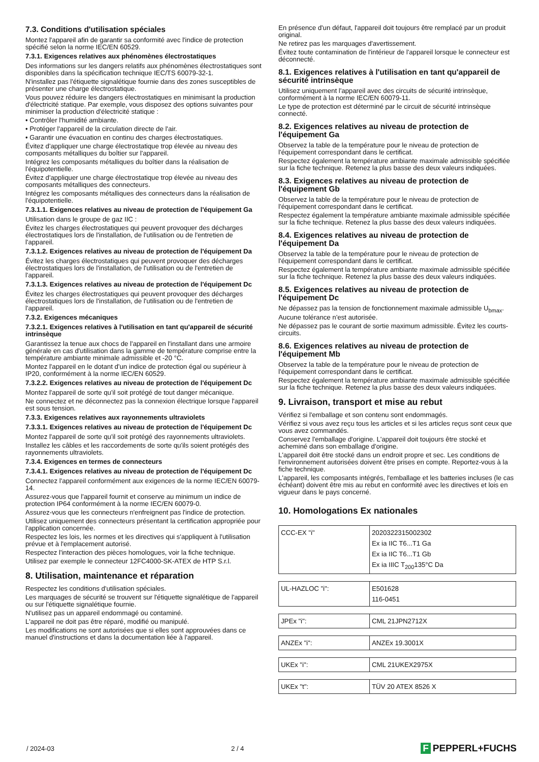7.3. Conditions d'utilisation spéciales
Montez l'appareil afin de garantir sa conformité avec l'indice de protection spécifié selon la norme IEC/EN 60529.
7.3.1. Exigences relatives aux phénomènes électrostatiques
Des informations sur les dangers relatifs aux phénomènes électrostatiques sont disponibles dans la spécification technique IEC/TS 60079-32-1.
N'installez pas l'étiquette signalétique fournie dans des zones susceptibles de présenter une charge électrostatique.
Vous pouvez réduire les dangers électrostatiques en minimisant la production d'électricité statique. Par exemple, vous disposez des options suivantes pour minimiser la production d'électricité statique :
• Contrôler l'humidité ambiante.
• Protéger l'appareil de la circulation directe de l'air.
• Garantir une évacuation en continu des charges électrostatiques.
Évitez d'appliquer une charge électrostatique trop élevée au niveau des composants métalliques du boîtier sur l'appareil.
Intégrez les composants métalliques du boîtier dans la réalisation de l'équipotentielle.
Évitez d'appliquer une charge électrostatique trop élevée au niveau des composants métalliques des connecteurs.
Intégrez les composants métalliques des connecteurs dans la réalisation de l'équipotentielle.
7.3.1.1. Exigences relatives au niveau de protection de l'équipement Ga
Utilisation dans le groupe de gaz IIC :
Évitez les charges électrostatiques qui peuvent provoquer des décharges électrostatiques lors de l'installation, de l'utilisation ou de l'entretien de l'appareil.
7.3.1.2. Exigences relatives au niveau de protection de l'équipement Da
Évitez les charges électrostatiques qui peuvent provoquer des décharges électrostatiques lors de l'installation, de l'utilisation ou de l'entretien de l'appareil.
7.3.1.3. Exigences relatives au niveau de protection de l'équipement Dc
Évitez les charges électrostatiques qui peuvent provoquer des décharges électrostatiques lors de l'installation, de l'utilisation ou de l'entretien de l'appareil.
7.3.2. Exigences mécaniques
7.3.2.1. Exigences relatives à l'utilisation en tant qu'appareil de sécurité intrinsèque
Garantissez la tenue aux chocs de l'appareil en l'installant dans une armoire générale en cas d'utilisation dans la gamme de température comprise entre la température ambiante minimale admissible et -20 °C.
Montez l'appareil en le dotant d'un indice de protection égal ou supérieur à IP20, conformément à la norme IEC/EN 60529.
7.3.2.2. Exigences relatives au niveau de protection de l'équipement Dc
Montez l'appareil de sorte qu'il soit protégé de tout danger mécanique.
Ne connectez et ne déconnectez pas la connexion électrique lorsque l'appareil est sous tension.
7.3.3. Exigences relatives aux rayonnements ultraviolets
7.3.3.1. Exigences relatives au niveau de protection de l'équipement Dc
Montez l'appareil de sorte qu'il soit protégé des rayonnements ultraviolets.
Installez les câbles et les raccordements de sorte qu'ils soient protégés des rayonnements ultraviolets.
7.3.4. Exigences en termes de connecteurs
7.3.4.1. Exigences relatives au niveau de protection de l'équipement Dc
Connectez l'appareil conformément aux exigences de la norme IEC/EN 60079-14.
Assurez-vous que l'appareil fournit et conserve au minimum un indice de protection IP64 conformément à la norme IEC/EN 60079-0.
Assurez-vous que les connecteurs n'enfreignent pas l'indice de protection.
Utilisez uniquement des connecteurs présentant la certification appropriée pour l'application concernée.
Respectez les lois, les normes et les directives qui s'appliquent à l'utilisation prévue et à l'emplacement autorisé.
Respectez l'interaction des pièces homologues, voir la fiche technique.
Utilisez par exemple le connecteur 12FC4000-SK-ATEX de HTP S.r.l.
8. Utilisation, maintenance et réparation
Respectez les conditions d'utilisation spéciales.
Les marquages de sécurité se trouvent sur l'étiquette signalétique de l'appareil ou sur l'étiquette signalétique fournie.
N'utilisez pas un appareil endommagé ou contaminé.
L'appareil ne doit pas être réparé, modifié ou manipulé.
Les modifications ne sont autorisées que si elles sont approuvées dans ce manuel d'instructions et dans la documentation liée à l'appareil.
En présence d'un défaut, l'appareil doit toujours être remplacé par un produit original.
Ne retirez pas les marquages d'avertissement.
Évitez toute contamination de l'intérieur de l'appareil lorsque le connecteur est déconnecté.
8.1. Exigences relatives à l'utilisation en tant qu'appareil de sécurité intrinsèque
Utilisez uniquement l'appareil avec des circuits de sécurité intrinsèque, conformément à la norme IEC/EN 60079-11.
Le type de protection est déterminé par le circuit de sécurité intrinsèque connecté.
8.2. Exigences relatives au niveau de protection de l'équipement Ga
Observez la table de la température pour le niveau de protection de l'équipement correspondant dans le certificat.
Respectez également la température ambiante maximale admissible spécifiée sur la fiche technique. Retenez la plus basse des deux valeurs indiquées.
8.3. Exigences relatives au niveau de protection de l'équipement Gb
Observez la table de la température pour le niveau de protection de l'équipement correspondant dans le certificat.
Respectez également la température ambiante maximale admissible spécifiée sur la fiche technique. Retenez la plus basse des deux valeurs indiquées.
8.4. Exigences relatives au niveau de protection de l'équipement Da
Observez la table de la température pour le niveau de protection de l'équipement correspondant dans le certificat.
Respectez également la température ambiante maximale admissible spécifiée sur la fiche technique. Retenez la plus basse des deux valeurs indiquées.
8.5. Exigences relatives au niveau de protection de l'équipement Dc
Ne dépassez pas la tension de fonctionnement maximale admissible U<sub>bmax</sub>. Aucune tolérance n'est autorisée.
Ne dépassez pas le courant de sortie maximum admissible. Évitez les courts-circuits.
8.6. Exigences relatives au niveau de protection de l'équipement Mb
Observez la table de la température pour le niveau de protection de l'équipement correspondant dans le certificat.
Respectez également la température ambiante maximale admissible spécifiée sur la fiche technique. Retenez la plus basse des deux valeurs indiquées.
9. Livraison, transport et mise au rebut
Vérifiez si l'emballage et son contenu sont endommagés.
Vérifiez si vous avez reçu tous les articles et si les articles reçus sont ceux que vous avez commandés.
Conservez l'emballage d'origine. L'appareil doit toujours être stocké et acheminé dans son emballage d'origine.
L'appareil doit être stocké dans un endroit propre et sec. Les conditions de l'environnement autorisées doivent être prises en compte. Reportez-vous à la fiche technique.
L'appareil, les composants intégrés, l'emballage et les batteries incluses (le cas échéant) doivent être mis au rebut en conformité avec les directives et lois en vigueur dans le pays concerné.
10. Homologations Ex nationales
| CCC-EX "i" | 2020322315002302 Ex ia IIC T6...T1 Ga Ex ia IIC T6...T1 Gb Ex ia IIIC T<sub>200</sub>135°C Da |
| UL-HAZLOC "i": | E501628 116-0451 |
| JPEx "i": | CML 21JPN2712X |
| ANZEx "i": | ANZEx 19.3001X |
| UKEx "i": | CML 21UKEX2975X |
| UKEx "t": | TÜV 20 ATEX 8526 X |
/ 2024-03 2 / 4
F PEPPERL+FUCHS